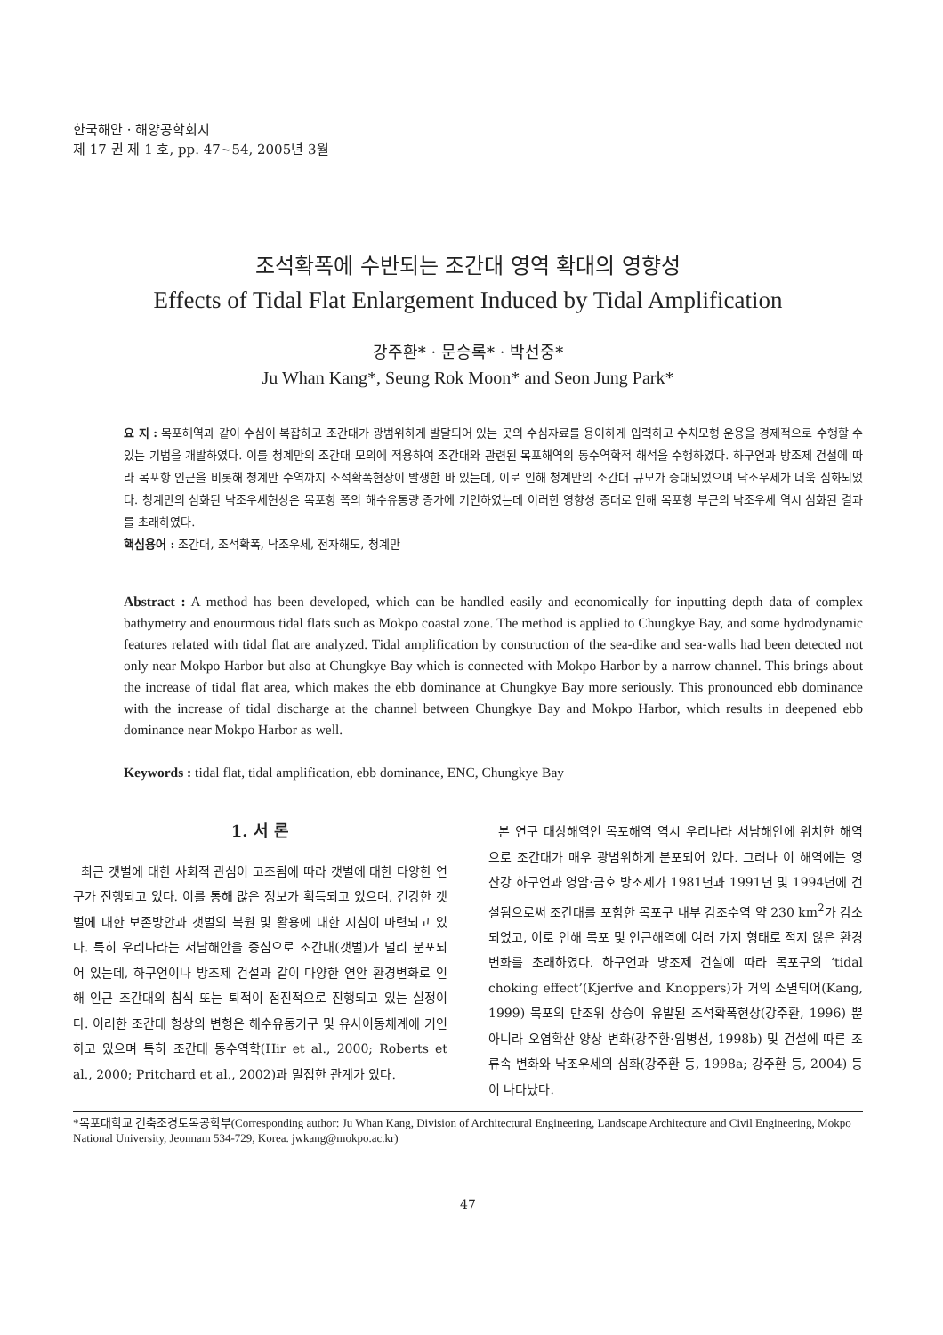한국해안 · 해양공학회지
제 17 권 제 1 호, pp. 47~54, 2005년 3월
조석확폭에 수반되는 조간대 영역 확대의 영향성
Effects of Tidal Flat Enlargement Induced by Tidal Amplification
강주환* · 문승록* · 박선중*
Ju Whan Kang*, Seung Rok Moon* and Seon Jung Park*
요 지 : 목포해역과 같이 수심이 복잡하고 조간대가 광범위하게 발달되어 있는 곳의 수심자료를 용이하게 입력하고 수치모형 운용을 경제적으로 수행할 수 있는 기법을 개발하였다. 이를 청계만의 조간대 모의에 적용하여 조간대와 관련된 목포해역의 동수역학적 해석을 수행하였다. 하구언과 방조제 건설에 따라 목포항 인근을 비롯해 청계만 수역까지 조석확폭현상이 발생한 바 있는데, 이로 인해 청계만의 조간대 규모가 증대되었으며 낙조우세가 더욱 심화되었다. 청계만의 심화된 낙조우세현상은 목포항 쪽의 해수유통량 증가에 기인하였는데 이러한 영향성 증대로 인해 목포항 부근의 낙조우세 역시 심화된 결과를 초래하였다.
핵심용어 : 조간대, 조석확폭, 낙조우세, 전자해도, 청계만
Abstract : A method has been developed, which can be handled easily and economically for inputting depth data of complex bathymetry and enourmous tidal flats such as Mokpo coastal zone. The method is applied to Chungkye Bay, and some hydrodynamic features related with tidal flat are analyzed. Tidal amplification by construction of the sea-dike and sea-walls had been detected not only near Mokpo Harbor but also at Chungkye Bay which is connected with Mokpo Harbor by a narrow channel. This brings about the increase of tidal flat area, which makes the ebb dominance at Chungkye Bay more seriously. This pronounced ebb dominance with the increase of tidal discharge at the channel between Chungkye Bay and Mokpo Harbor, which results in deepened ebb dominance near Mokpo Harbor as well.
Keywords : tidal flat, tidal amplification, ebb dominance, ENC, Chungkye Bay
1. 서 론
최근 갯벌에 대한 사회적 관심이 고조됨에 따라 갯벌에 대한 다양한 연구가 진행되고 있다. 이를 통해 많은 정보가 획득되고 있으며, 건강한 갯벌에 대한 보존방안과 갯벌의 복원 및 활용에 대한 지침이 마련되고 있다. 특히 우리나라는 서남해안을 중심으로 조간대(갯벌)가 널리 분포되어 있는데, 하구언이나 방조제 건설과 같이 다양한 연안 환경변화로 인해 인근 조간대의 침식 또는 퇴적이 점진적으로 진행되고 있는 실정이다. 이러한 조간대 형상의 변형은 해수유동기구 및 유사이동체계에 기인하고 있으며 특히 조간대 동수역학(Hir et al., 2000; Roberts et al., 2000; Pritchard et al., 2002)과 밀접한 관계가 있다.
본 연구 대상해역인 목포해역 역시 우리나라 서남해안에 위치한 해역으로 조간대가 매우 광범위하게 분포되어 있다. 그러나 이 해역에는 영산강 하구언과 영암·금호 방조제가 1981년과 1991년 및 1994년에 건설됨으로써 조간대를 포함한 목포구 내부 감조수역 약 230 km<sup>2</sup>가 감소되었고, 이로 인해 목포 및 인근해역에 여러 가지 형태로 적지 않은 환경 변화를 초래하였다. 하구언과 방조제 건설에 따라 목포구의 ‘tidal choking effect’(Kjerfve and Knoppers)가 거의 소멸되어(Kang, 1999) 목포의 만조위 상승이 유발된 조석확폭현상(강주환, 1996) 뿐 아니라 오염확산 양상 변화(강주환·임병선, 1998b) 및 건설에 따른 조류속 변화와 낙조우세의 심화(강주환 등, 1998a; 강주환 등, 2004) 등이 나타났다.
*목포대학교 건축조경토목공학부(Corresponding author: Ju Whan Kang, Division of Architectural Engineering, Landscape Architecture and Civil Engineering, Mokpo National University, Jeonnam 534-729, Korea. jwkang@mokpo.ac.kr)
47